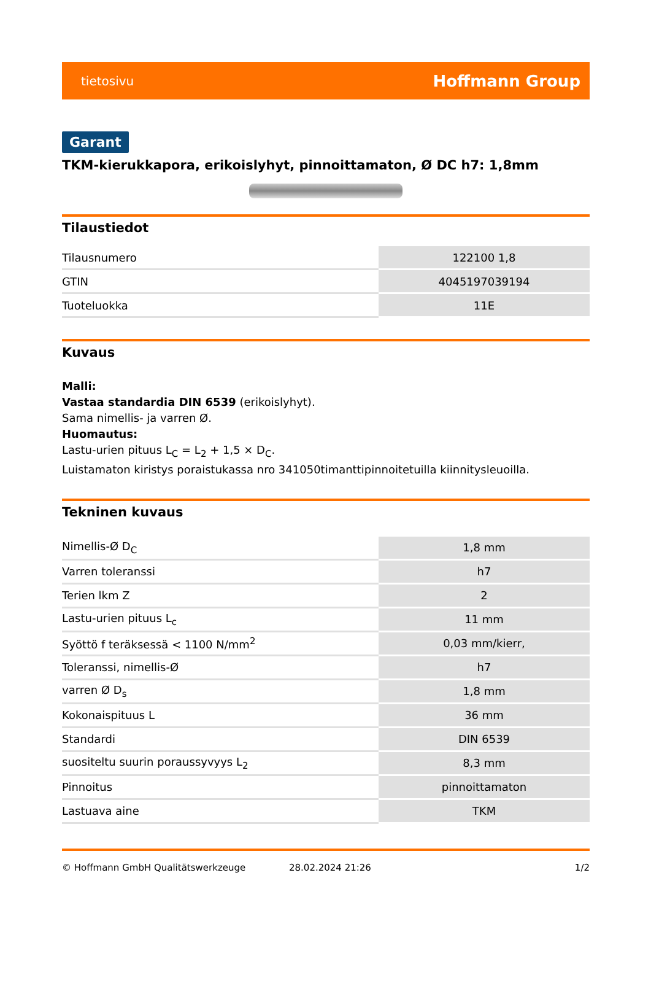tietosivu Hoffmann Group
Garant
TKM-kierukkapora, erikoislyhyt, pinnoittamaton, Ø DC h7: 1,8mm
Tilaustiedot
| Tilausnumero | 122100 1,8 |
| GTIN | 4045197039194 |
| Tuoteluokka | 11E |
Kuvaus
Malli:
Vastaa standardia DIN 6539 (erikoislyhyt).
Sama nimellis- ja varren Ø.
Huomautus:
Lastu-urien pituus L<sub>C</sub> = L<sub>2</sub> + 1,5 × D<sub>C</sub>.
Luistamaton kiristys poraistukassa nro 341050timanttipinnoitetuilla kiinnitysleuoilla.
Tekninen kuvaus
| Nimellis-Ø D<sub>C</sub> | 1,8 mm |
| Varren toleranssi | h7 |
| Terien lkm Z | 2 |
| Lastu-urien pituus L<sub>c</sub> | 11 mm |
| Syöttö f teräksessä < 1100 N/mm<sup>2</sup> | 0,03 mm/kierr, |
| Toleranssi, nimellis-Ø | h7 |
| varren Ø D<sub>s</sub> | 1,8 mm |
| Kokonaispituus L | 36 mm |
| Standardi | DIN 6539 |
| suositeltu suurin poraussyvyys L<sub>2</sub> | 8,3 mm |
| Pinnoitus | pinnoittamaton |
| Lastuava aine | TKM |
© Hoffmann GmbH Qualitätswerkzeuge 28.02.2024 21:26 1/2